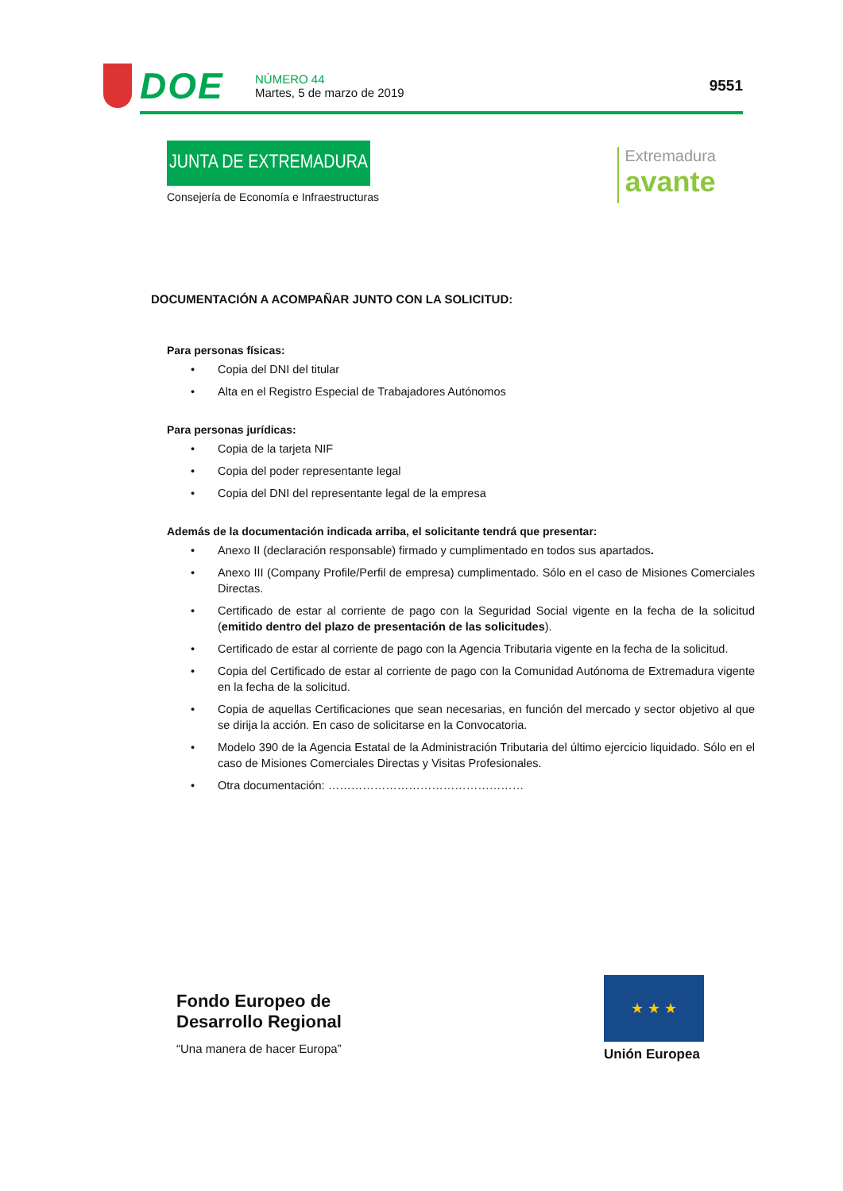DOE
NÚMERO 44
Martes, 5 de marzo de 2019
9551
JUNTA DE EXTREMADURA
Consejería de Economía e Infraestructuras
Extremadura
avante
DOCUMENTACIÓN A ACOMPAÑAR JUNTO CON LA SOLICITUD:
Para personas físicas:
• Copia del DNI del titular
• Alta en el Registro Especial de Trabajadores Autónomos
Para personas jurídicas:
• Copia de la tarjeta NIF
• Copia del poder representante legal
• Copia del DNI del representante legal de la empresa
Además de la documentación indicada arriba, el solicitante tendrá que presentar:
• Anexo II (declaración responsable) firmado y cumplimentado en todos sus apartados.
• Anexo III (Company Profile/Perfil de empresa) cumplimentado. Sólo en el caso de Misiones Comerciales Directas.
• Certificado de estar al corriente de pago con la Seguridad Social vigente en la fecha de la solicitud (emitido dentro del plazo de presentación de las solicitudes).
• Certificado de estar al corriente de pago con la Agencia Tributaria vigente en la fecha de la solicitud.
• Copia del Certificado de estar al corriente de pago con la Comunidad Autónoma de Extremadura vigente en la fecha de la solicitud.
• Copia de aquellas Certificaciones que sean necesarias, en función del mercado y sector objetivo al que se dirija la acción. En caso de solicitarse en la Convocatoria.
• Modelo 390 de la Agencia Estatal de la Administración Tributaria del último ejercicio liquidado. Sólo en el caso de Misiones Comerciales Directas y Visitas Profesionales.
• Otra documentación: ……………………………………………
Fondo Europeo de
Desarrollo Regional
“Una manera de hacer Europa”
★ ★ ★
Unión Europea